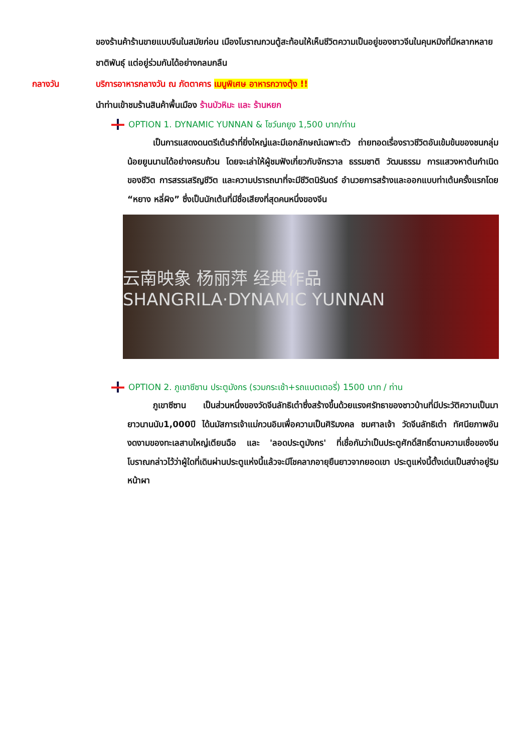ของร้านค้าร้านขายแบบจีนในสมัยก่อน เมืองโบราณกวนตู้สะท้อนให้เห็นชีวิตความเป็นอยู่ของชาวจีนในคุนหมิงที่มีหลากหลายชาติพันธุ์ แต่อยู่ร่วมกันได้อย่างกลมกลืน
กลางวัน บริการอาหารกลางวัน ณ ภัตตาคาร เมนูพิเศษ อาหารกวางตุ้ง !!
นำท่านเข้าชมร้านสินค้าพื้นเมือง ร้านบัวหิมะ และ ร้านหยก
OPTION 1. DYNAMIC YUNNAN & โชว์นกยูง 1,500 บาท/ท่าน
   เป็นการแสดงดนตรีเต้นรำที่ยิ่งใหญ่และมีเอกลักษณ์เฉพาะตัว ถ่ายทอดเรื่องราวชีวิตอันเข้มข้นของชนกลุ่มน้อยยูนนานได้อย่างครบถ้วน โดยจะเล่าให้ผู้ชมฟังเกี่ยวกับจักรวาล ธรรมชาติ วัฒนธรรม การแสวงหาต้นกำเนิดของชีวิต การสรรเสริญชีวิต และความปรารถนาที่จะมีชีวิตนิรันดร์ อำนวยการสร้างและออกแบบท่าเต้นครั้งแรกโดย “หยาง หลี่ผิง” ซึ่งเป็นนักเต้นที่มีชื่อเสียงที่สุดคนหนึ่งของจีน
云南映象 杨丽萍 经典作品 SHANGRILA·DYNAMIC YUNNAN
OPTION 2. ภูเขาซีซาน ประตูมังกร (รวมกระเช้า+รถแบตเตอรี่) 1500 บาท / ท่าน
   ภูเขาซีซาน เป็นส่วนหนึ่งของวัดจีนลัทธิเต๋าซึ่งสร้างขึ้นด้วยแรงศรัทธาของชาวบ้านที่มีประวัติความเป็นมายาวนานนับ1,000ปี ได้นมัสการเจ้าแม่กวนอิมเพื่อความเป็นศิริมงคล ชมศาลเจ้า วัดจีนลัทธิเต๋า ทัศนียภาพอันงดงามของทะเลสาบใหญ่เตียนฉือ และ 'ลอดประตูมังกร' ที่เชื่อกันว่าเป็นประตูศักดิ์สิทธิ์ตามความเชื่อของจีนโบราณกล่าวไว้ว่าผู้ใดที่เดินผ่านประตูแห่งนี้แล้วจะมีโชคลาภอายุยืนยาวจากยอดเขา ประตูแห่งนี้ตั้งเด่นเป็นสง่าอยู่ริมหน้าผา